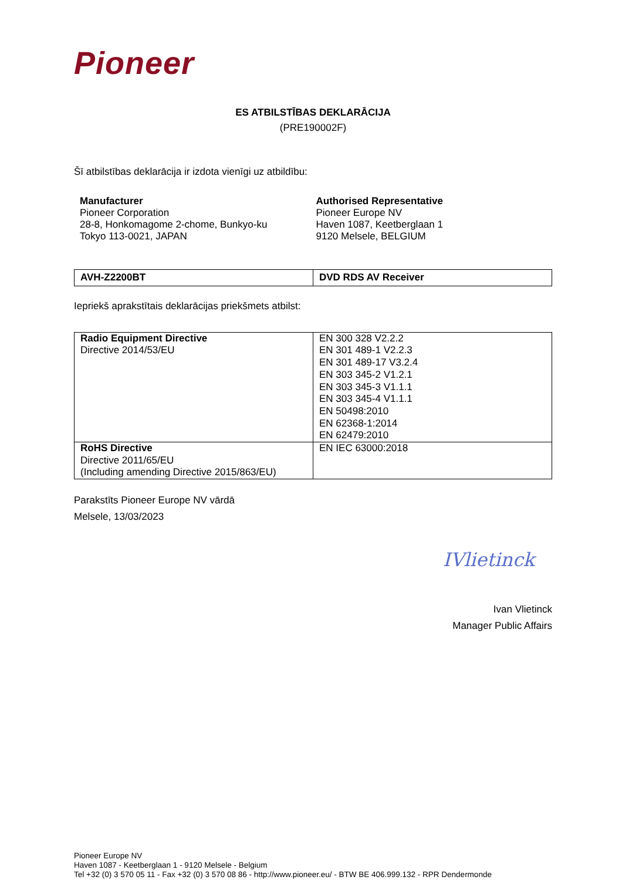Pioneer
ES ATBILSTĪBAS DEKLARĀCIJA
(PRE190002F)
Šī atbilstības deklarācija ir izdota vienīgi uz atbildību:
Manufacturer
Pioneer Corporation
28-8, Honkomagome 2-chome, Bunkyo-ku
Tokyo 113-0021, JAPAN
Authorised Representative
Pioneer Europe NV
Haven 1087, Keetberglaan 1
9120 Melsele, BELGIUM
| AVH-Z2200BT | DVD RDS AV Receiver |
Iepriekš aprakstītais deklarācijas priekšmets atbilst:
| Radio Equipment Directive Directive 2014/53/EU | EN 300 328 V2.2.2 EN 301 489-1 V2.2.3 EN 301 489-17 V3.2.4 EN 303 345-2 V1.2.1 EN 303 345-3 V1.1.1 EN 303 345-4 V1.1.1 EN 50498:2010 EN 62368-1:2014 EN 62479:2010 |
| RoHS Directive Directive 2011/65/EU (Including amending Directive 2015/863/EU) | EN IEC 63000:2018 |
Parakstīts Pioneer Europe NV vārdā
Melsele, 13/03/2023
IVlietinck
Ivan Vlietinck
Manager Public Affairs
Pioneer Europe NV
Haven 1087 - Keetberglaan 1 - 9120 Melsele - Belgium
Tel +32 (0) 3 570 05 11 - Fax +32 (0) 3 570 08 86 - http://www.pioneer.eu/ - BTW BE 406.999.132 - RPR Dendermonde